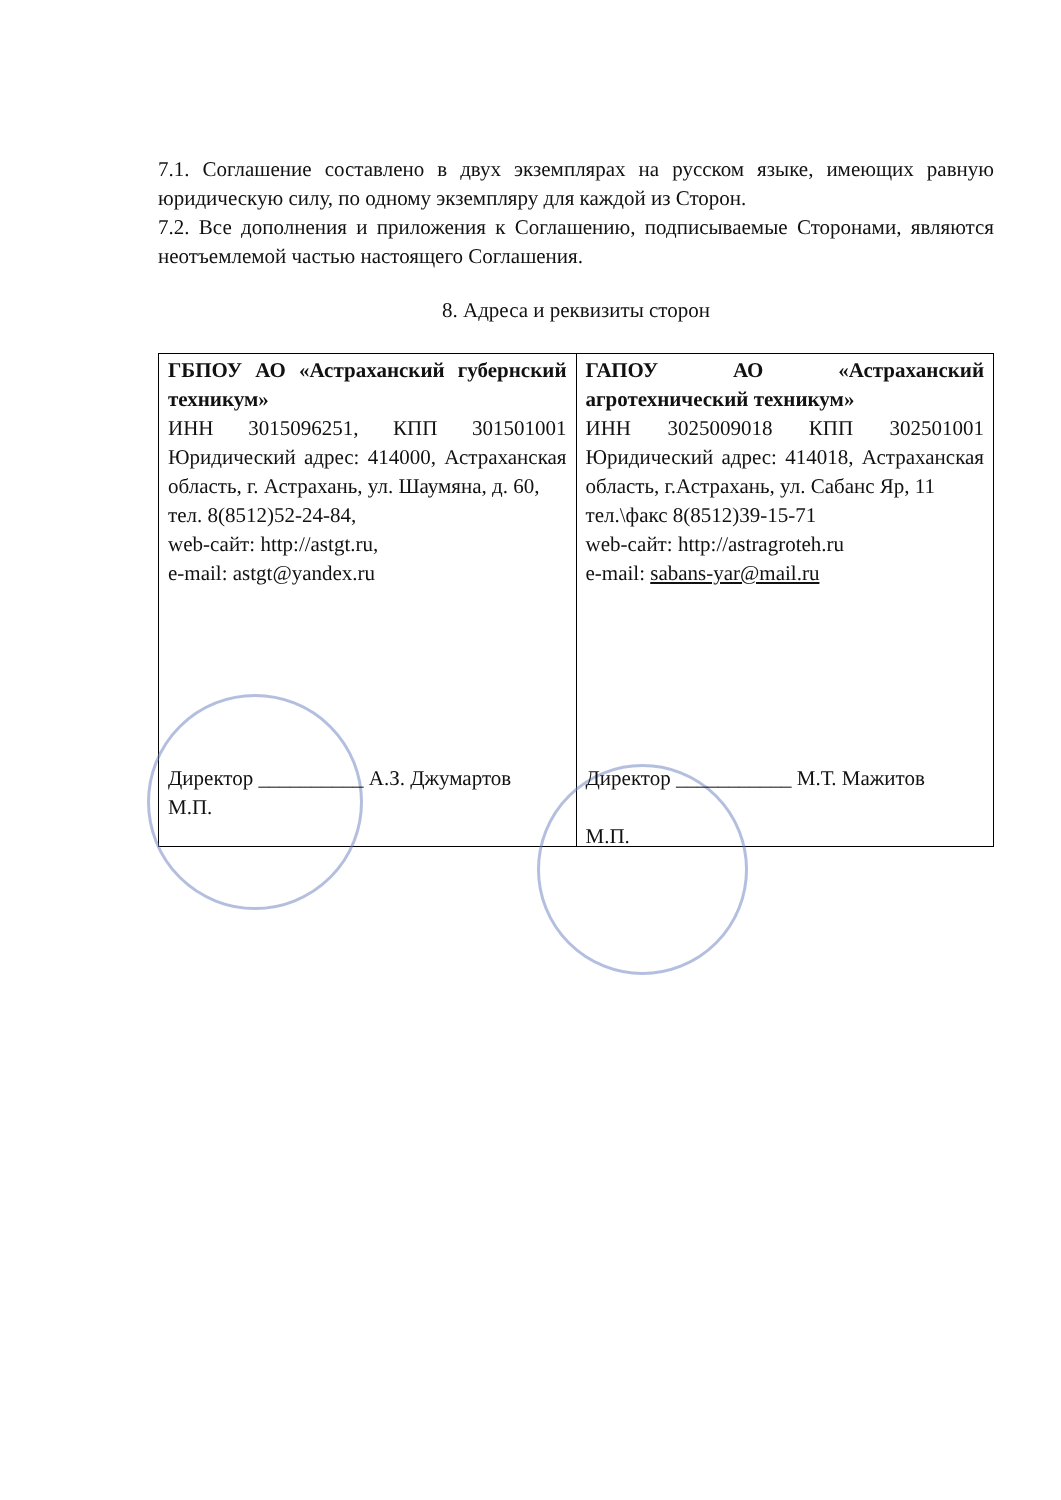7.1. Соглашение составлено в двух экземплярах на русском языке, имеющих равную юридическую силу, по одному экземпляру для каждой из Сторон.
7.2. Все дополнения и приложения к Соглашению, подписываемые Сторонами, являются неотъемлемой частью настоящего Соглашения.
8. Адреса и реквизиты сторон
| ГБПОУ АО «Астраханский губернский техникум» ИНН 3015096251, КПП 301501001 Юридический адрес: 414000, Астраханская область, г. Астрахань, ул. Шаумяна, д. 60, тел. 8(8512)52-24-84, web-сайт: http://astgt.ru, e-mail: astgt@yandex.ru Директор __________ А.З. Джумартов М.П. | ГАПОУ АО «Астраханский агротехнический техникум» ИНН 3025009018 КПП 302501001 Юридический адрес: 414018, Астраханская область, г.Астрахань, ул. Сабанс Яр, 11 тел.\факс 8(8512)39-15-71 web-сайт: http://astragroteh.ru e-mail: sabans-yar@mail.ru Директор ___________ М.Т. Мажитов М.П. |